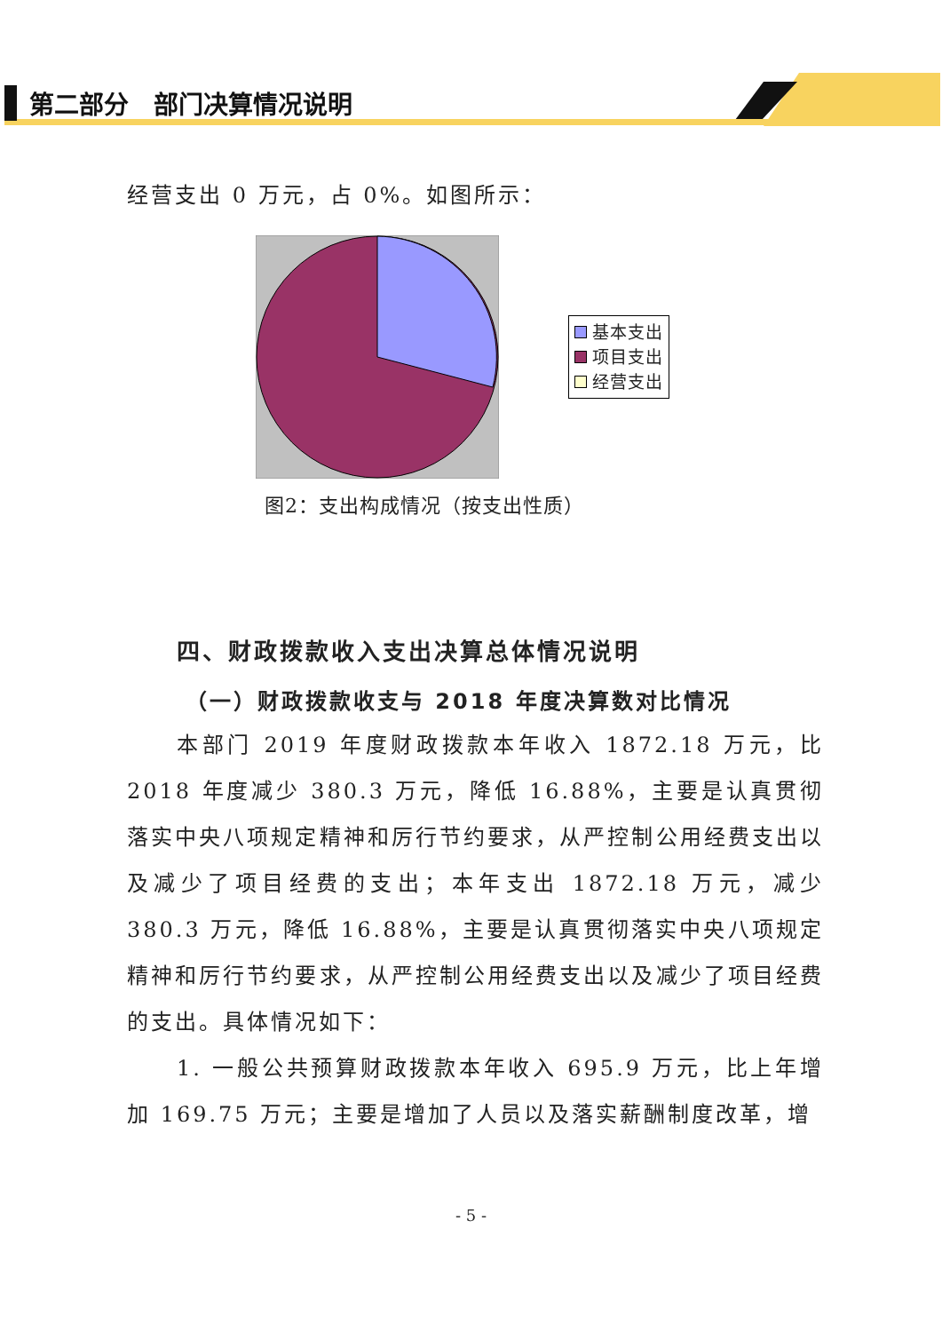第二部分　部门决算情况说明
经营支出 0 万元，占 0%。如图所示：
基本支出
项目支出
经营支出
图2：支出构成情况（按支出性质）
四、财政拨款收入支出决算总体情况说明
（一）财政拨款收支与 2018 年度决算数对比情况
本部门 2019 年度财政拨款本年收入 1872.18 万元，比 2018 年度减少 380.3 万元，降低 16.88%，主要是认真贯彻落实中央八项规定精神和厉行节约要求，从严控制公用经费支出以及减少了项目经费的支出；本年支出 1872.18 万元，减少 380.3 万元，降低 16.88%，主要是认真贯彻落实中央八项规定精神和厉行节约要求，从严控制公用经费支出以及减少了项目经费的支出。具体情况如下：
1. 一般公共预算财政拨款本年收入 695.9 万元，比上年增加 169.75 万元；主要是增加了人员以及落实薪酬制度改革，增
- 5 -